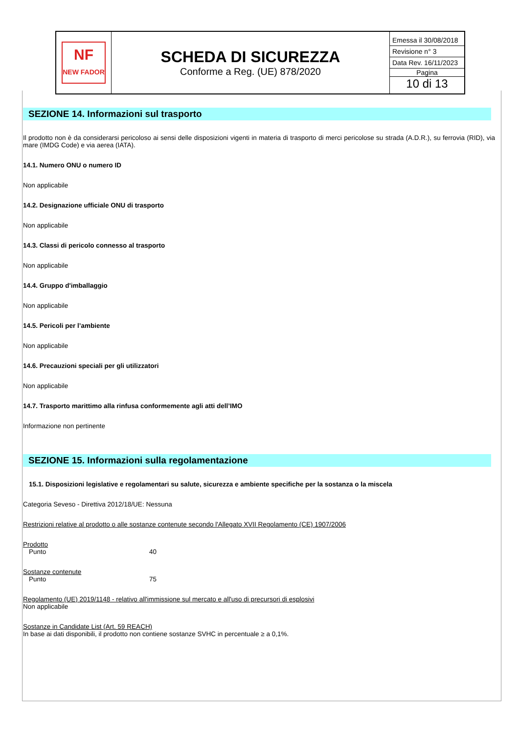| NF NEW FADOR | SCHEDA DI SICUREZZA Conforme a Reg. (UE) 878/2020 | Emessa il 30/08/2018 Revisione n° 3 Data Rev. 16/11/2023 Pagina 10 di 13 |
SEZIONE 14. Informazioni sul trasporto
Il prodotto non è da considerarsi pericoloso ai sensi delle disposizioni vigenti in materia di trasporto di merci pericolose su strada (A.D.R.), su ferrovia (RID), via mare (IMDG Code) e via aerea (IATA).
14.1. Numero ONU o numero ID
Non applicabile
14.2. Designazione ufficiale ONU di trasporto
Non applicabile
14.3. Classi di pericolo connesso al trasporto
Non applicabile
14.4. Gruppo d'imballaggio
Non applicabile
14.5. Pericoli per l’ambiente
Non applicabile
14.6. Precauzioni speciali per gli utilizzatori
Non applicabile
14.7. Trasporto marittimo alla rinfusa conformemente agli atti dell’IMO
Informazione non pertinente
SEZIONE 15. Informazioni sulla regolamentazione
15.1. Disposizioni legislative e regolamentari su salute, sicurezza e ambiente specifiche per la sostanza o la miscela
Categoria Seveso - Direttiva 2012/18/UE: Nessuna
Restrizioni relative al prodotto o alle sostanze contenute secondo l'Allegato XVII Regolamento (CE) 1907/2006
Prodotto
Punto 40
Sostanze contenute
Punto 75
Regolamento (UE) 2019/1148 - relativo all'immissione sul mercato e all'uso di precursori di esplosivi
Non applicabile
Sostanze in Candidate List (Art. 59 REACH)
In base ai dati disponibili, il prodotto non contiene sostanze SVHC in percentuale ≥ a 0,1%.